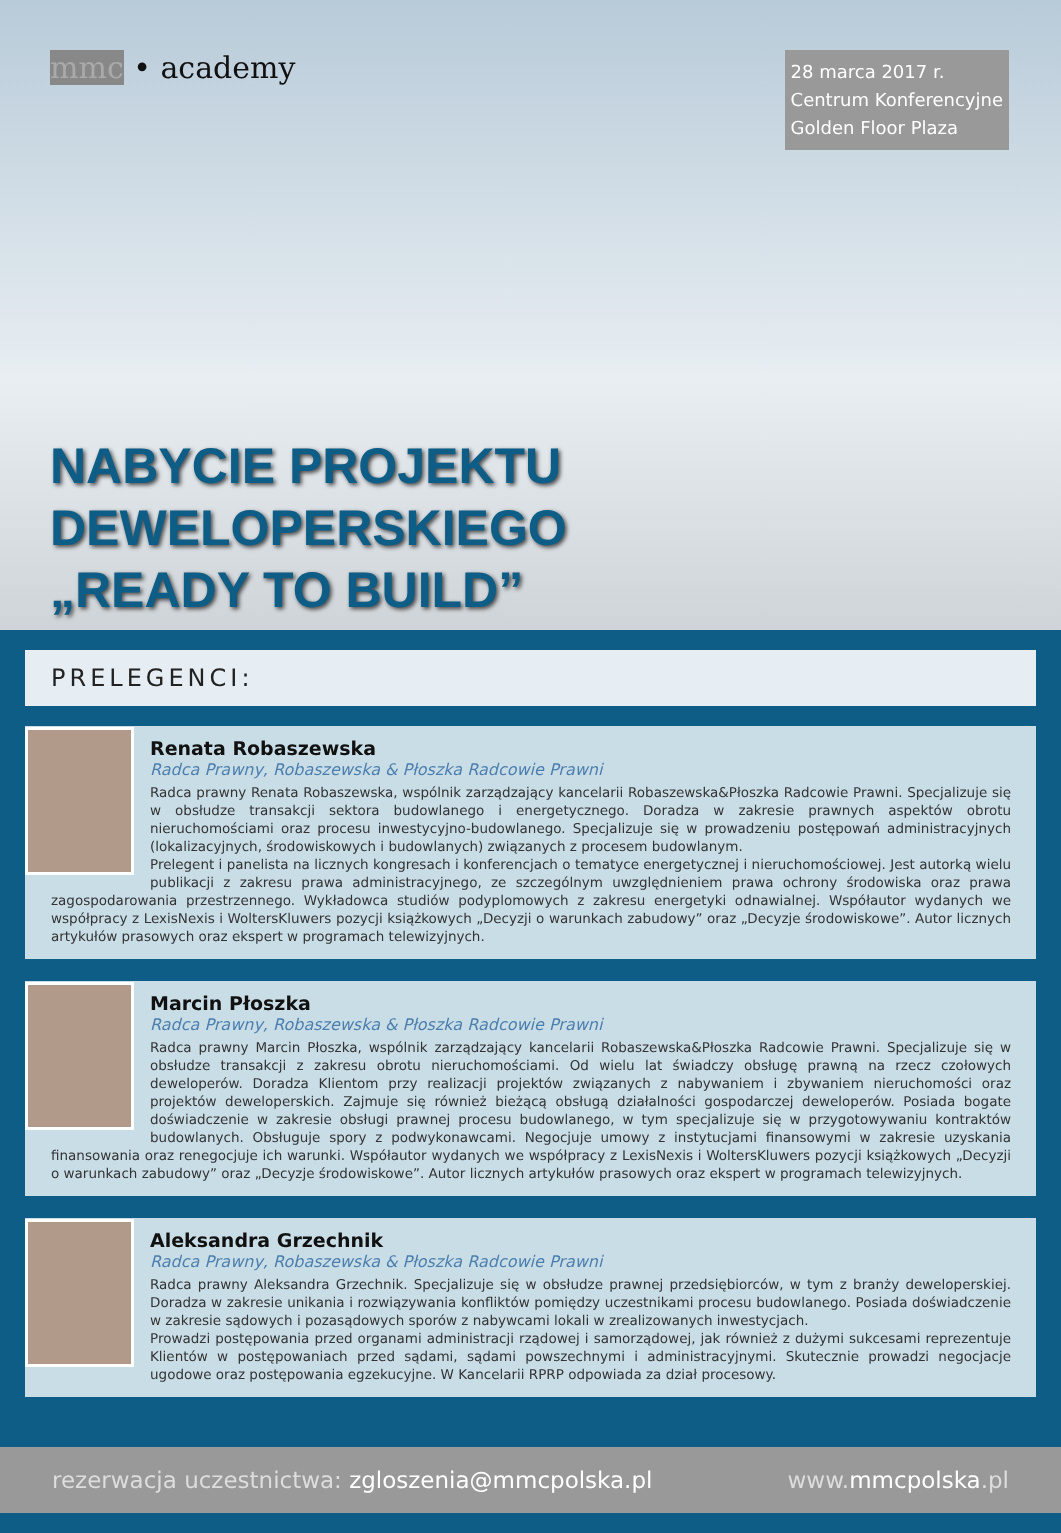mmc • academy
28 marca 2017 r.
Centrum Konferencyjne
Golden Floor Plaza
NABYCIE PROJEKTU
DEWELOPERSKIEGO
„READY TO BUILD”
PRELEGENCI:
Renata Robaszewska
Radca Prawny, Robaszewska & Płoszka Radcowie Prawni
Radca prawny Renata Robaszewska, wspólnik zarządzający kancelarii Robaszewska&Płoszka Radcowie Prawni. Specjalizuje się w obsłudze transakcji sektora budowlanego i energetycznego. Doradza w zakresie prawnych aspektów obrotu nieruchomościami oraz procesu inwestycyjno-budowlanego. Specjalizuje się w prowadzeniu postępowań administracyjnych (lokalizacyjnych, środowiskowych i budowlanych) związanych z procesem budowlanym.
Prelegent i panelista na licznych kongresach i konferencjach o tematyce energetycznej i nieruchomościowej. Jest autorką wielu publikacji z zakresu prawa administracyjnego, ze szczególnym uwzględnieniem prawa ochrony środowiska oraz prawa zagospodarowania przestrzennego. Wykładowca studiów podyplomowych z zakresu energetyki odnawialnej. Współautor wydanych we współpracy z LexisNexis i WoltersKluwers pozycji książkowych „Decyzji o warunkach zabudowy” oraz „Decyzje środowiskowe”. Autor licznych artykułów prasowych oraz ekspert w programach telewizyjnych.
Marcin Płoszka
Radca Prawny, Robaszewska & Płoszka Radcowie Prawni
Radca prawny Marcin Płoszka, wspólnik zarządzający kancelarii Robaszewska&Płoszka Radcowie Prawni. Specjalizuje się w obsłudze transakcji z zakresu obrotu nieruchomościami. Od wielu lat świadczy obsługę prawną na rzecz czołowych deweloperów. Doradza Klientom przy realizacji projektów związanych z nabywaniem i zbywaniem nieruchomości oraz projektów deweloperskich. Zajmuje się również bieżącą obsługą działalności gospodarczej deweloperów. Posiada bogate doświadczenie w zakresie obsługi prawnej procesu budowlanego, w tym specjalizuje się w przygotowywaniu kontraktów budowlanych. Obsługuje spory z podwykonawcami. Negocjuje umowy z instytucjami finansowymi w zakresie uzyskania finansowania oraz renegocjuje ich warunki. Współautor wydanych we współpracy z LexisNexis i WoltersKluwers pozycji książkowych „Decyzji o warunkach zabudowy” oraz „Decyzje środowiskowe”. Autor licznych artykułów prasowych oraz ekspert w programach telewizyjnych.
Aleksandra Grzechnik
Radca Prawny, Robaszewska & Płoszka Radcowie Prawni
Radca prawny Aleksandra Grzechnik. Specjalizuje się w obsłudze prawnej przedsiębiorców, w tym z branży deweloperskiej. Doradza w zakresie unikania i rozwiązywania konfliktów pomiędzy uczestnikami procesu budowlanego. Posiada doświadczenie w zakresie sądowych i pozasądowych sporów z nabywcami lokali w zrealizowanych inwestycjach.
Prowadzi postępowania przed organami administracji rządowej i samorządowej, jak również z dużymi sukcesami reprezentuje Klientów w postępowaniach przed sądami, sądami powszechnymi i administracyjnymi. Skutecznie prowadzi negocjacje ugodowe oraz postępowania egzekucyjne. W Kancelarii RPRP odpowiada za dział procesowy.
rezerwacja uczestnictwa: zgloszenia@mmcpolska.pl www.mmcpolska.pl